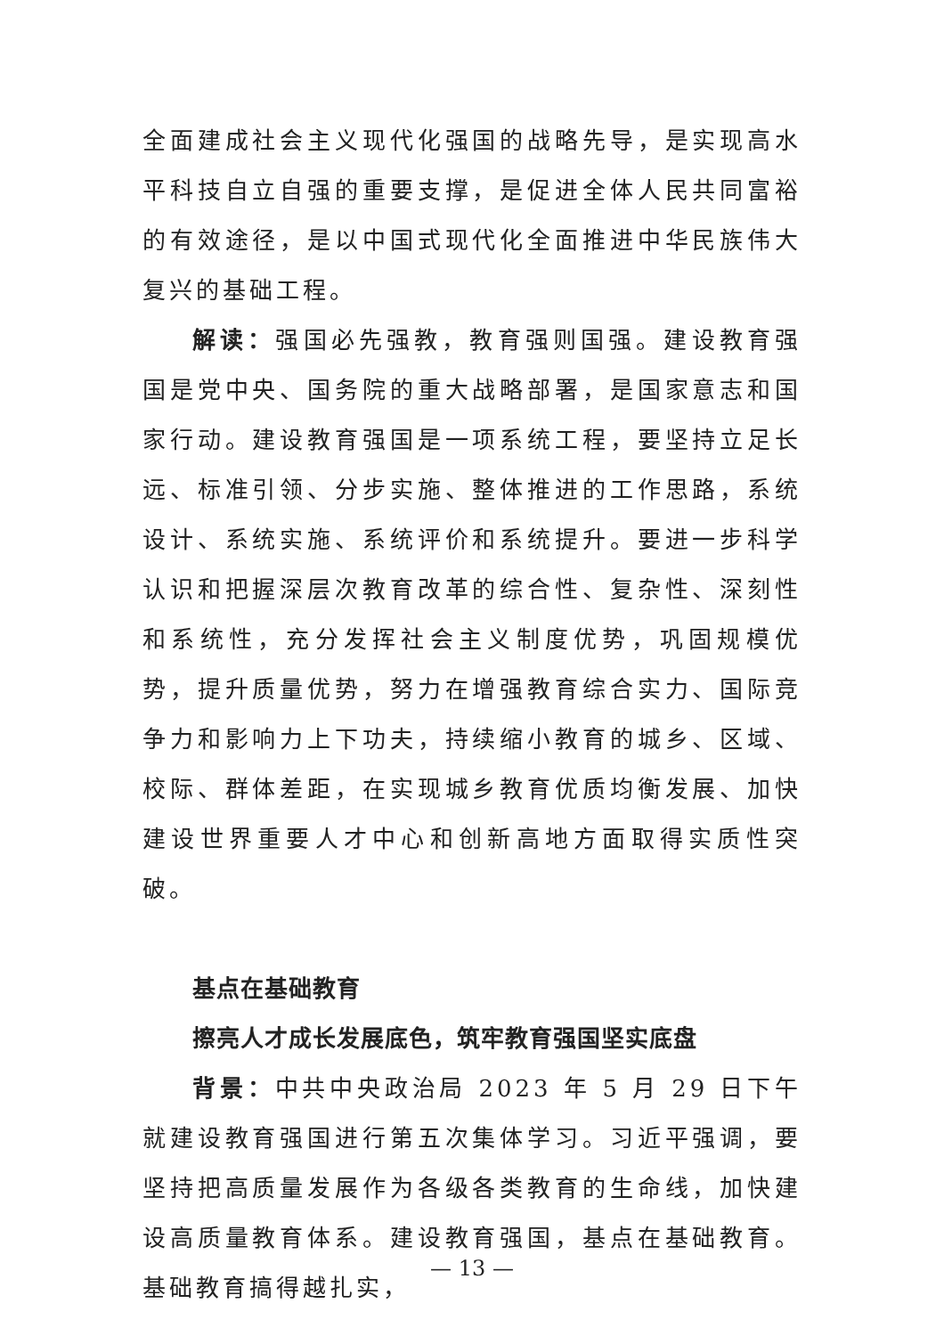全面建成社会主义现代化强国的战略先导，是实现高水平科技自立自强的重要支撑，是促进全体人民共同富裕的有效途径，是以中国式现代化全面推进中华民族伟大复兴的基础工程。
解读：强国必先强教，教育强则国强。建设教育强国是党中央、国务院的重大战略部署，是国家意志和国家行动。建设教育强国是一项系统工程，要坚持立足长远、标准引领、分步实施、整体推进的工作思路，系统设计、系统实施、系统评价和系统提升。要进一步科学认识和把握深层次教育改革的综合性、复杂性、深刻性和系统性，充分发挥社会主义制度优势，巩固规模优势，提升质量优势，努力在增强教育综合实力、国际竞争力和影响力上下功夫，持续缩小教育的城乡、区域、校际、群体差距，在实现城乡教育优质均衡发展、加快建设世界重要人才中心和创新高地方面取得实质性突破。
基点在基础教育
擦亮人才成长发展底色，筑牢教育强国坚实底盘
背景：中共中央政治局 2023 年 5 月 29 日下午就建设教育强国进行第五次集体学习。习近平强调，要坚持把高质量发展作为各级各类教育的生命线，加快建设高质量教育体系。建设教育强国，基点在基础教育。基础教育搞得越扎实，
— 13 —